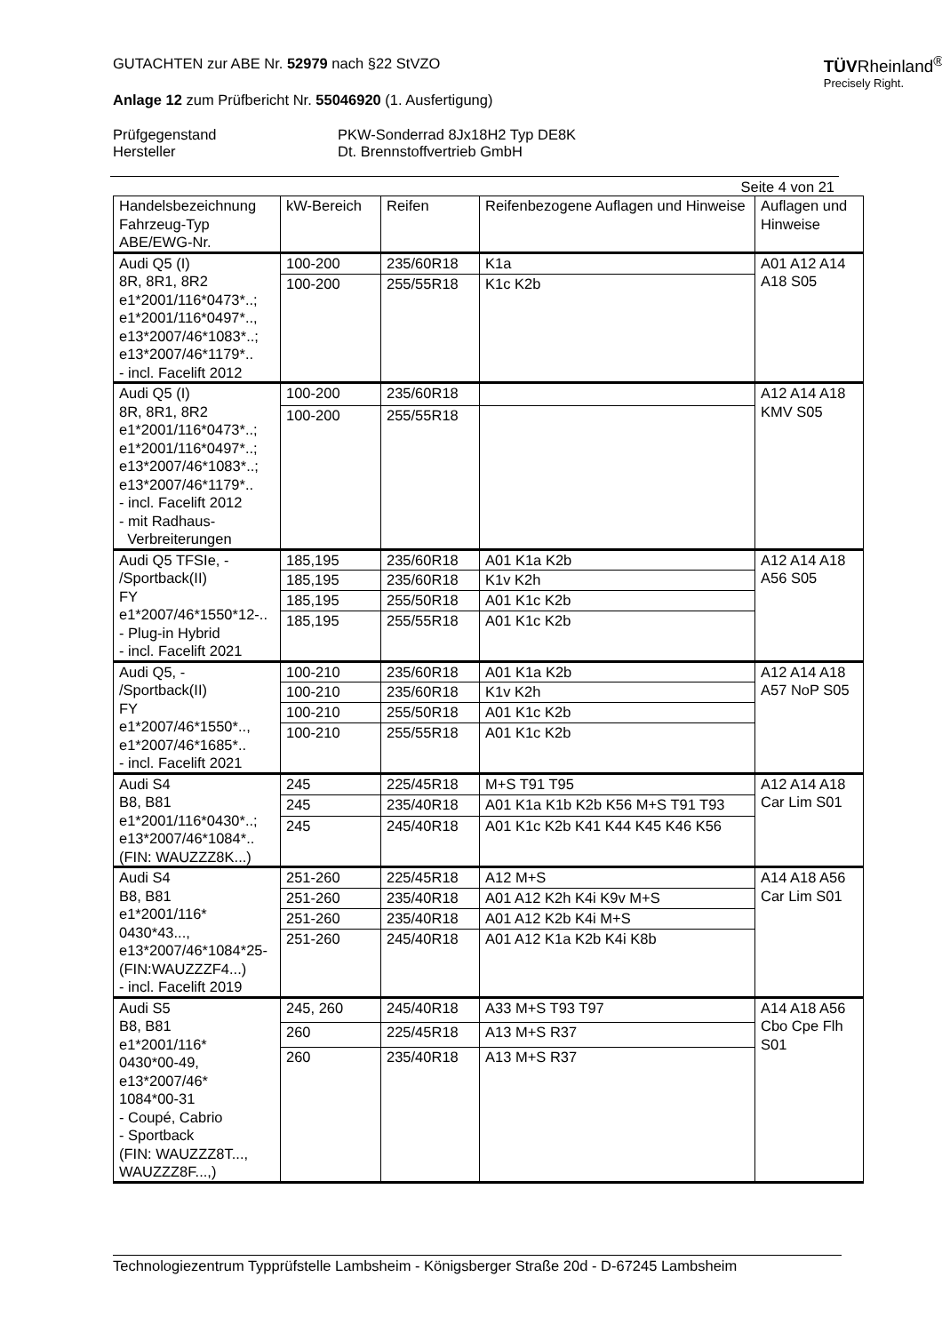TÜVRheinland<sup>®</sup>
Precisely Right.
GUTACHTEN zur ABE Nr. 52979 nach §22 StVZO
Anlage 12 zum Prüfbericht Nr. 55046920 (1. Ausfertigung)
Prüfgegenstand
Hersteller
PKW-Sonderrad 8Jx18H2 Typ DE8K
Dt. Brennstoffvertrieb GmbH
Seite 4 von 21
| Handelsbezeichnung Fahrzeug-Typ ABE/EWG-Nr. | kW-Bereich | Reifen | Reifenbezogene Auflagen und Hinweise | Auflagen und Hinweise |
| --- | --- | --- | --- | --- |
| Audi Q5 (I) 8R, 8R1, 8R2 e1*2001/116*0473*..; e1*2001/116*0497*.., e13*2007/46*1083*..; e13*2007/46*1179*.. - incl. Facelift 2012 | 100-200 | 235/60R18 | K1a | A01 A12 A14 A18 S05 |
| | 100-200 | 255/55R18 | K1c K2b | |
| Audi Q5 (I) 8R, 8R1, 8R2 e1*2001/116*0473*..; e1*2001/116*0497*..; e13*2007/46*1083*..; e13*2007/46*1179*.. - incl. Facelift 2012 - mit Radhaus- Verbreiterungen | 100-200 | 235/60R18 | | A12 A14 A18 KMV S05 |
| | 100-200 | 255/55R18 | | |
| Audi Q5 TFSIe, - /Sportback(II) FY e1*2007/46*1550*12-.. - Plug-in Hybrid - incl. Facelift 2021 | 185,195 | 235/60R18 | A01 K1a K2b | A12 A14 A18 A56 S05 |
| | 185,195 | 235/60R18 | K1v K2h | |
| | 185,195 | 255/50R18 | A01 K1c K2b | |
| | 185,195 | 255/55R18 | A01 K1c K2b | |
| Audi Q5, - /Sportback(II) FY e1*2007/46*1550*.., e1*2007/46*1685*.. - incl. Facelift 2021 | 100-210 | 235/60R18 | A01 K1a K2b | A12 A14 A18 A57 NoP S05 |
| | 100-210 | 235/60R18 | K1v K2h | |
| | 100-210 | 255/50R18 | A01 K1c K2b | |
| | 100-210 | 255/55R18 | A01 K1c K2b | |
| Audi S4 B8, B81 e1*2001/116*0430*..; e13*2007/46*1084*.. (FIN: WAUZZZ8K...) | 245 | 225/45R18 | M+S T91 T95 | A12 A14 A18 Car Lim S01 |
| | 245 | 235/40R18 | A01 K1a K1b K2b K56 M+S T91 T93 | |
| | 245 | 245/40R18 | A01 K1c K2b K41 K44 K45 K46 K56 | |
| Audi S4 B8, B81 e1*2001/116* 0430*43..., e13*2007/46*1084*25- (FIN:WAUZZZF4...) - incl. Facelift 2019 | 251-260 | 225/45R18 | A12 M+S | A14 A18 A56 Car Lim S01 |
| | 251-260 | 235/40R18 | A01 A12 K2h K4i K9v M+S | |
| | 251-260 | 235/40R18 | A01 A12 K2b K4i M+S | |
| | 251-260 | 245/40R18 | A01 A12 K1a K2b K4i K8b | |
| Audi S5 B8, B81 e1*2001/116* 0430*00-49, e13*2007/46* 1084*00-31 - Coupé, Cabrio - Sportback (FIN: WAUZZZ8T..., WAUZZZ8F...,) | 245, 260 | 245/40R18 | A33 M+S T93 T97 | A14 A18 A56 Cbo Cpe Flh S01 |
| | 260 | 225/45R18 | A13 M+S R37 | |
| | 260 | 235/40R18 | A13 M+S R37 | |
Technologiezentrum Typprüfstelle Lambsheim - Königsberger Straße 20d - D-67245 Lambsheim